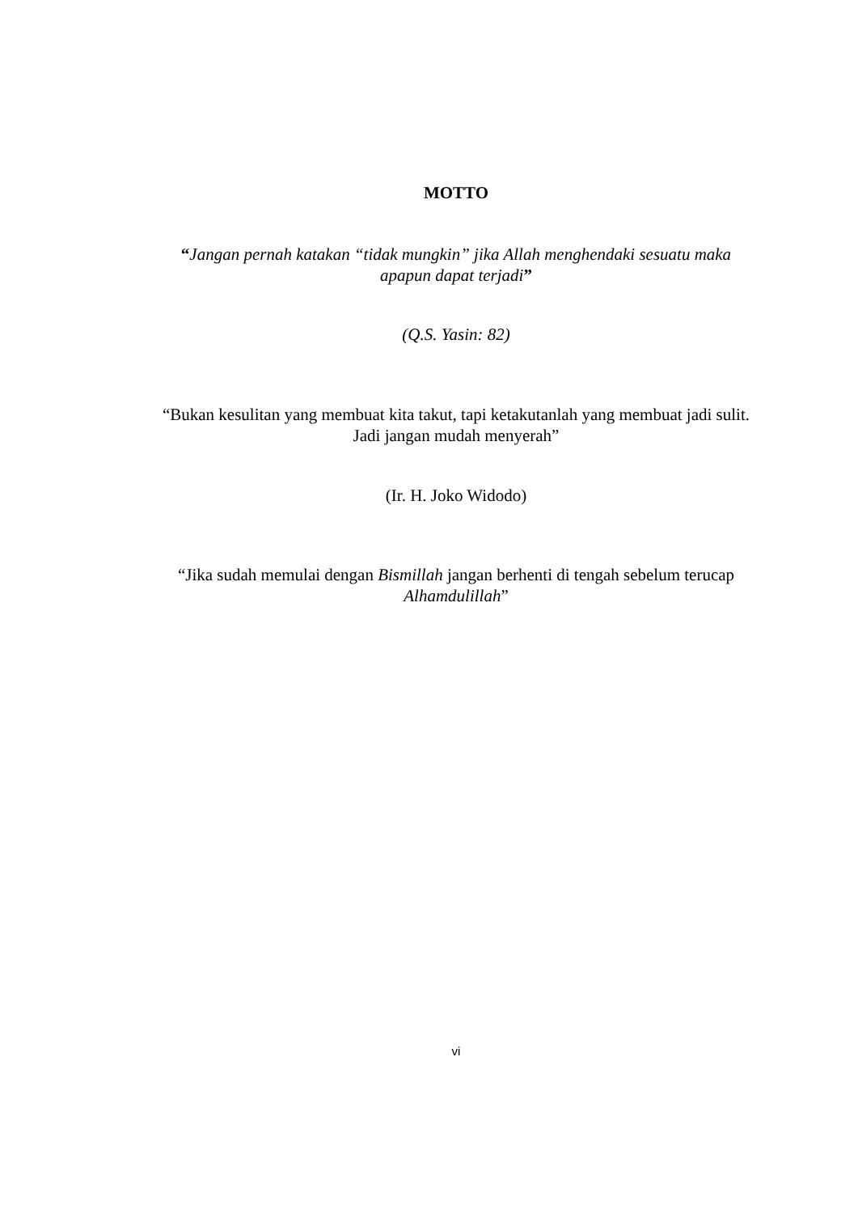MOTTO
“Jangan pernah katakan “tidak mungkin” jika Allah menghendaki sesuatu maka apapun dapat terjadi”
(Q.S. Yasin: 82)
“Bukan kesulitan yang membuat kita takut, tapi ketakutanlah yang membuat jadi sulit. Jadi jangan mudah menyerah”
(Ir. H. Joko Widodo)
“Jika sudah memulai dengan Bismillah jangan berhenti di tengah sebelum terucap Alhamdulillah”
vi